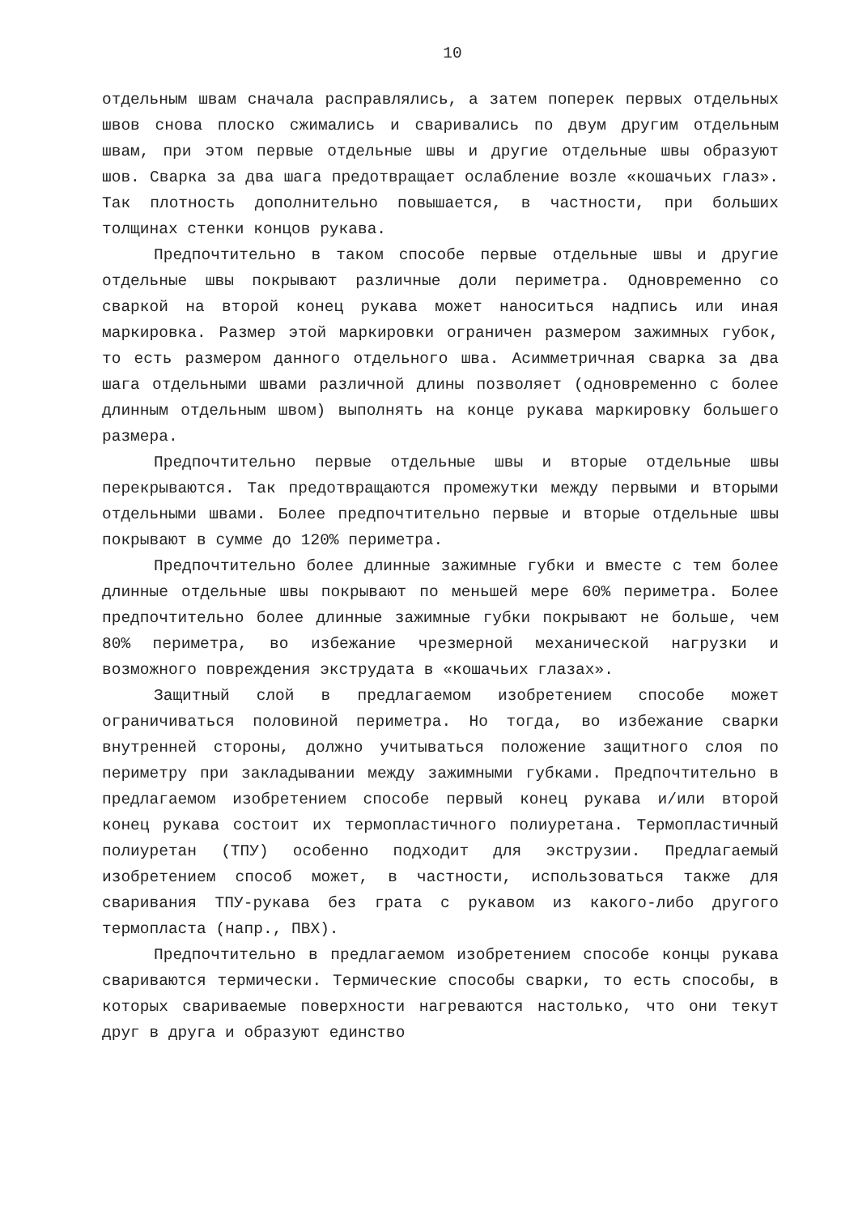10
отдельным швам сначала расправлялись, а затем поперек первых отдельных швов снова плоско сжимались и сваривались по двум другим отдельным швам, при этом первые отдельные швы и другие отдельные швы образуют шов. Сварка за два шага предотвращает ослабление возле «кошачьих глаз». Так плотность дополнительно повышается, в частности, при больших толщинах стенки концов рукава.
Предпочтительно в таком способе первые отдельные швы и другие отдельные швы покрывают различные доли периметра. Одновременно со сваркой на второй конец рукава может наноситься надпись или иная маркировка. Размер этой маркировки ограничен размером зажимных губок, то есть размером данного отдельного шва. Асимметричная сварка за два шага отдельными швами различной длины позволяет (одновременно с более длинным отдельным швом) выполнять на конце рукава маркировку большего размера.
Предпочтительно первые отдельные швы и вторые отдельные швы перекрываются. Так предотвращаются промежутки между первыми и вторыми отдельными швами. Более предпочтительно первые и вторые отдельные швы покрывают в сумме до 120% периметра.
Предпочтительно более длинные зажимные губки и вместе с тем более длинные отдельные швы покрывают по меньшей мере 60% периметра. Более предпочтительно более длинные зажимные губки покрывают не больше, чем 80% периметра, во избежание чрезмерной механической нагрузки и возможного повреждения экструдата в «кошачьих глазах».
Защитный слой в предлагаемом изобретением способе может ограничиваться половиной периметра. Но тогда, во избежание сварки внутренней стороны, должно учитываться положение защитного слоя по периметру при закладывании между зажимными губками. Предпочтительно в предлагаемом изобретением способе первый конец рукава и/или второй конец рукава состоит их термопластичного полиуретана. Термопластичный полиуретан (ТПУ) особенно подходит для экструзии. Предлагаемый изобретением способ может, в частности, использоваться также для сваривания ТПУ-рукава без грата с рукавом из какого-либо другого термопласта (напр., ПВХ).
Предпочтительно в предлагаемом изобретением способе концы рукава свариваются термически. Термические способы сварки, то есть способы, в которых свариваемые поверхности нагреваются настолько, что они текут друг в друга и образуют единство